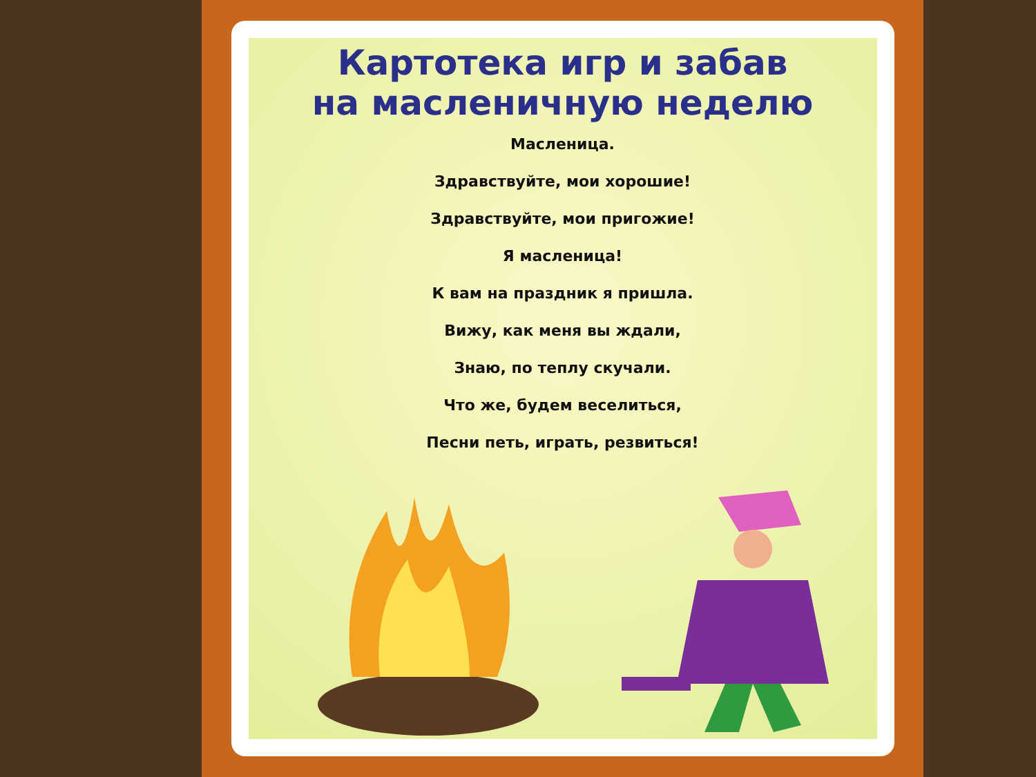Картотека игр и забав
на масленичную неделю
Масленица.
Здравствуйте, мои хорошие!
Здравствуйте, мои пригожие!
Я масленица!
К вам на праздник я пришла.
Вижу, как меня вы ждали,
Знаю, по теплу скучали.
Что же, будем веселиться,
Песни петь, играть, резвиться!